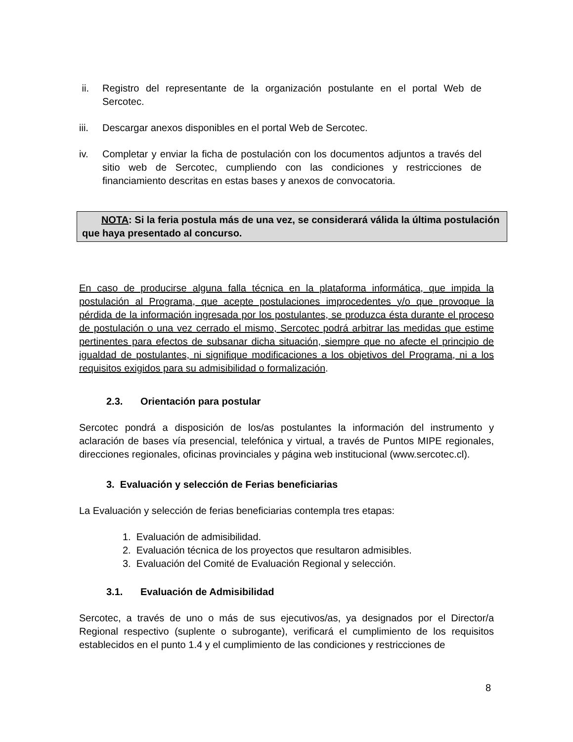ii. Registro del representante de la organización postulante en el portal Web de Sercotec.
iii. Descargar anexos disponibles en el portal Web de Sercotec.
iv. Completar y enviar la ficha de postulación con los documentos adjuntos a través del sitio web de Sercotec, cumpliendo con las condiciones y restricciones de financiamiento descritas en estas bases y anexos de convocatoria.
NOTA: Si la feria postula más de una vez, se considerará válida la última postulación que haya presentado al concurso.
En caso de producirse alguna falla técnica en la plataforma informática, que impida la postulación al Programa, que acepte postulaciones improcedentes y/o que provoque la pérdida de la información ingresada por los postulantes, se produzca ésta durante el proceso de postulación o una vez cerrado el mismo, Sercotec podrá arbitrar las medidas que estime pertinentes para efectos de subsanar dicha situación, siempre que no afecte el principio de igualdad de postulantes, ni signifique modificaciones a los objetivos del Programa, ni a los requisitos exigidos para su admisibilidad o formalización.
2.3. Orientación para postular
Sercotec pondrá a disposición de los/as postulantes la información del instrumento y aclaración de bases vía presencial, telefónica y virtual, a través de Puntos MIPE regionales, direcciones regionales, oficinas provinciales y página web institucional (www.sercotec.cl).
3. Evaluación y selección de Ferias beneficiarias
La Evaluación y selección de ferias beneficiarias contempla tres etapas:
1. Evaluación de admisibilidad.
2. Evaluación técnica de los proyectos que resultaron admisibles.
3. Evaluación del Comité de Evaluación Regional y selección.
3.1. Evaluación de Admisibilidad
Sercotec, a través de uno o más de sus ejecutivos/as, ya designados por el Director/a Regional respectivo (suplente o subrogante), verificará el cumplimiento de los requisitos establecidos en el punto 1.4 y el cumplimiento de las condiciones y restricciones de
8